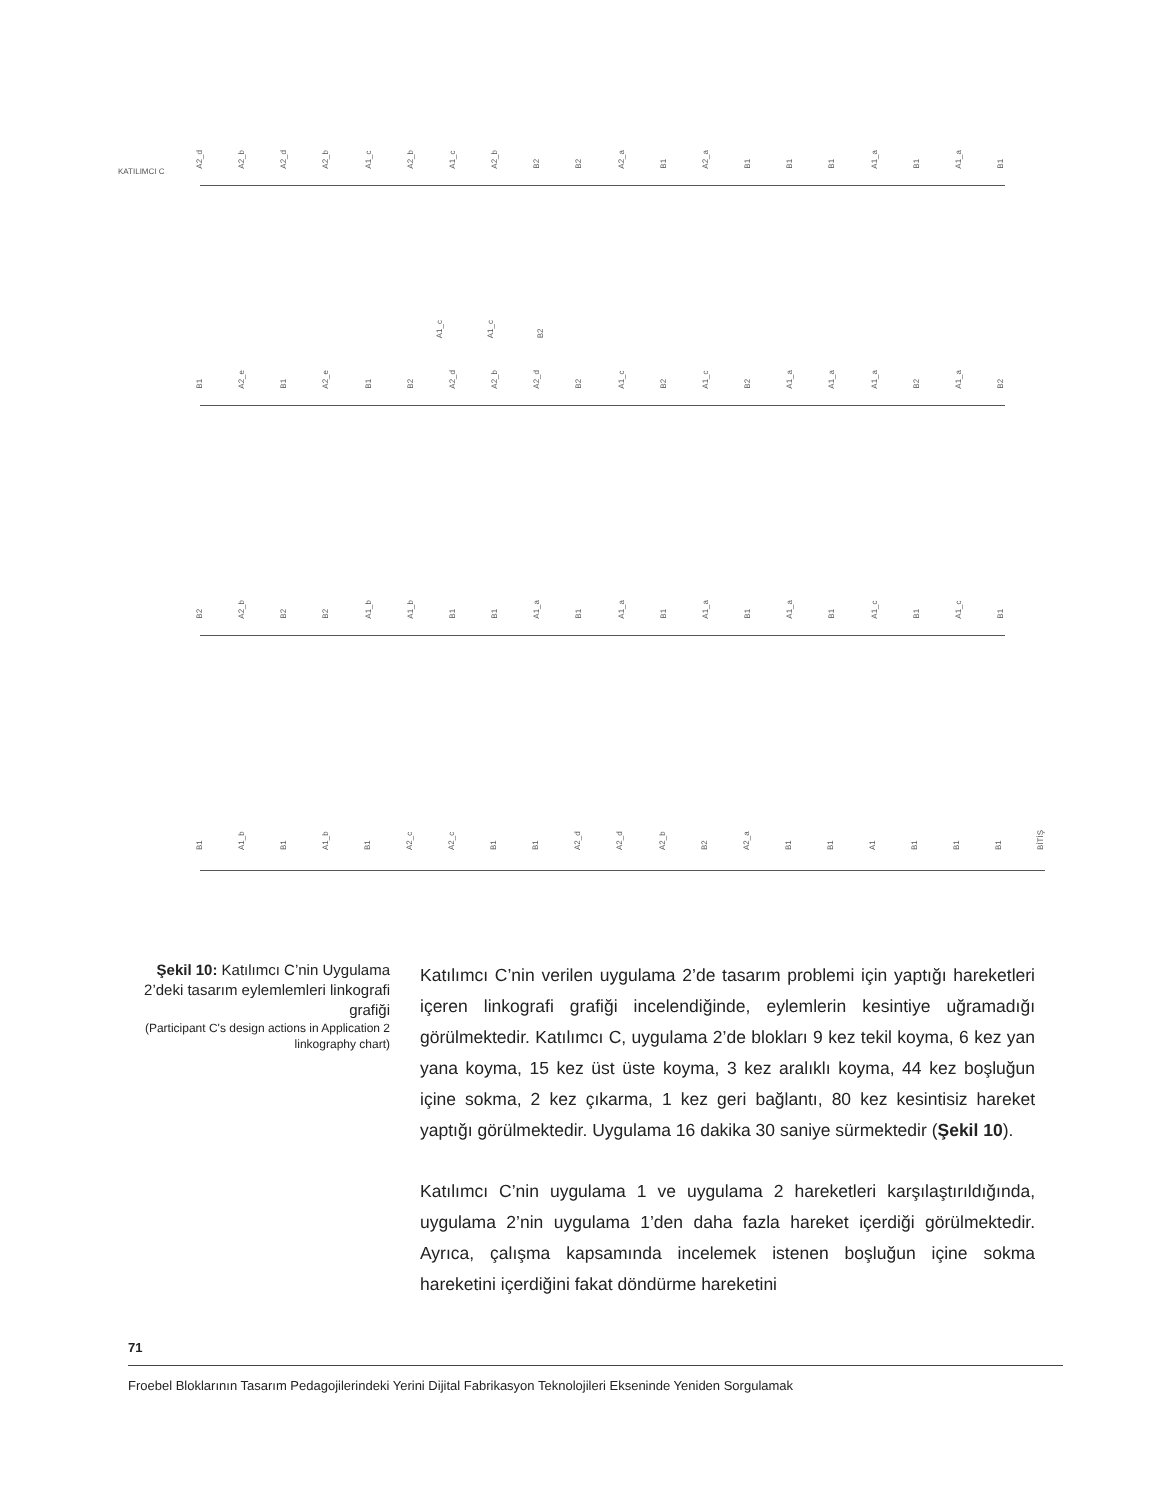KATILIMCI C
A2_d A2_b A2_d A2_b A1_c A2_b A1_c A2_b B2 B2 A2_a B1 A2_a B1 B1 B1 A1_a B1 A1_a B1
A1_c A1_c B2
B1 A2_e B1 A2_e B1 B2 A2_d A2_b A2_d B2 A1_c B2 A1_c B2 A1_a A1_a A1_a B2 A1_a B2
B2 A2_b B2 B2 A1_b A1_b B1 B1 A1_a B1 A1_a B1 A1_a B1 A1_a B1 A1_c B1 A1_c B1
B1 A1_b B1 A1_b B1 A2_c A2_c B1 B1 A2_d A2_d A2_b B2 A2_a B1 B1 A1 B1 B1 B1 BİTİŞ
Şekil 10: Katılımcı C’nin Uygulama 2’deki tasarım eylemlemleri linkografi grafiği
(Participant C's design actions in Application 2 linkography chart)
Katılımcı C’nin verilen uygulama 2’de tasarım problemi için yaptığı hareketleri içeren linkografi grafiği incelendiğinde, eylemlerin kesintiye uğramadığı görülmektedir. Katılımcı C, uygulama 2’de blokları 9 kez tekil koyma, 6 kez yan yana koyma, 15 kez üst üste koyma, 3 kez aralıklı koyma, 44 kez boşluğun içine sokma, 2 kez çıkarma, 1 kez geri bağlantı, 80 kez kesintisiz hareket yaptığı görülmektedir. Uygulama 16 dakika 30 saniye sürmektedir (Şekil 10).
Katılımcı C’nin uygulama 1 ve uygulama 2 hareketleri karşılaştırıldığında, uygulama 2’nin uygulama 1’den daha fazla hareket içerdiği görülmektedir. Ayrıca, çalışma kapsamında incelemek istenen boşluğun içine sokma hareketini içerdiğini fakat döndürme hareketini
71
Froebel Bloklarının Tasarım Pedagojilerindeki Yerini Dijital Fabrikasyon Teknolojileri Ekseninde Yeniden Sorgulamak